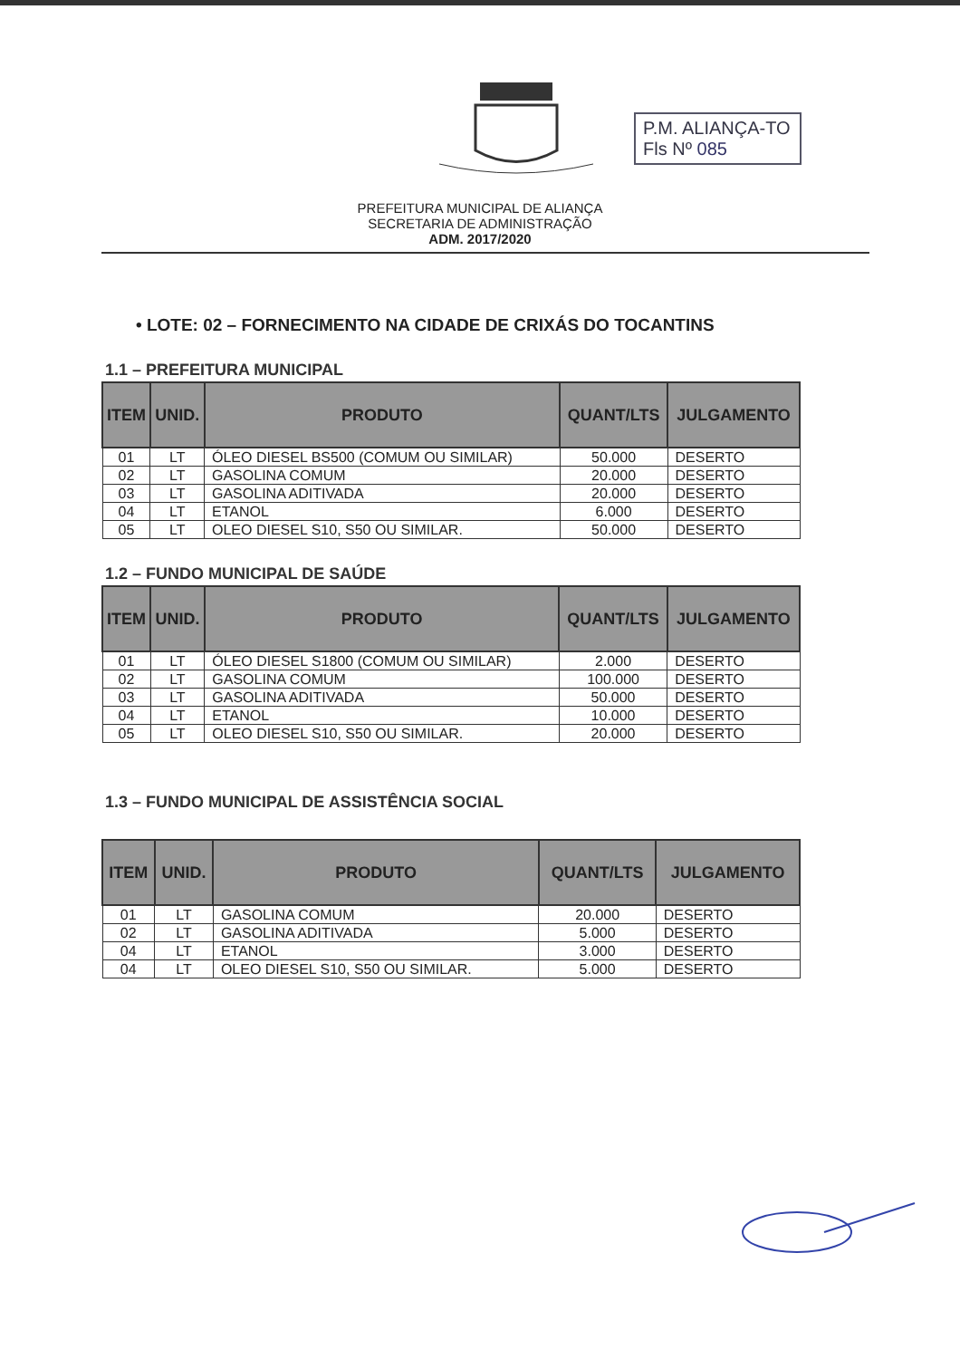P.M. ALIANÇA-TO
Fls Nº 085
PREFEITURA MUNICIPAL DE ALIANÇA
SECRETARIA DE ADMINISTRAÇÃO
ADM. 2017/2020
• LOTE: 02 – FORNECIMENTO NA CIDADE DE CRIXÁS DO TOCANTINS
1.1 – PREFEITURA MUNICIPAL
| ITEM | UNID. | PRODUTO | QUANT/LTS | JULGAMENTO |
| --- | --- | --- | --- | --- |
| 01 | LT | ÓLEO DIESEL BS500 (COMUM OU SIMILAR) | 50.000 | DESERTO |
| 02 | LT | GASOLINA COMUM | 20.000 | DESERTO |
| 03 | LT | GASOLINA ADITIVADA | 20.000 | DESERTO |
| 04 | LT | ETANOL | 6.000 | DESERTO |
| 05 | LT | OLEO DIESEL S10, S50 OU SIMILAR. | 50.000 | DESERTO |
1.2 – FUNDO MUNICIPAL DE SAÚDE
| ITEM | UNID. | PRODUTO | QUANT/LTS | JULGAMENTO |
| --- | --- | --- | --- | --- |
| 01 | LT | ÓLEO DIESEL S1800 (COMUM OU SIMILAR) | 2.000 | DESERTO |
| 02 | LT | GASOLINA COMUM | 100.000 | DESERTO |
| 03 | LT | GASOLINA ADITIVADA | 50.000 | DESERTO |
| 04 | LT | ETANOL | 10.000 | DESERTO |
| 05 | LT | OLEO DIESEL S10, S50 OU SIMILAR. | 20.000 | DESERTO |
1.3 – FUNDO MUNICIPAL DE ASSISTÊNCIA SOCIAL
| ITEM | UNID. | PRODUTO | QUANT/LTS | JULGAMENTO |
| --- | --- | --- | --- | --- |
| 01 | LT | GASOLINA COMUM | 20.000 | DESERTO |
| 02 | LT | GASOLINA ADITIVADA | 5.000 | DESERTO |
| 04 | LT | ETANOL | 3.000 | DESERTO |
| 04 | LT | OLEO DIESEL S10, S50 OU SIMILAR. | 5.000 | DESERTO |